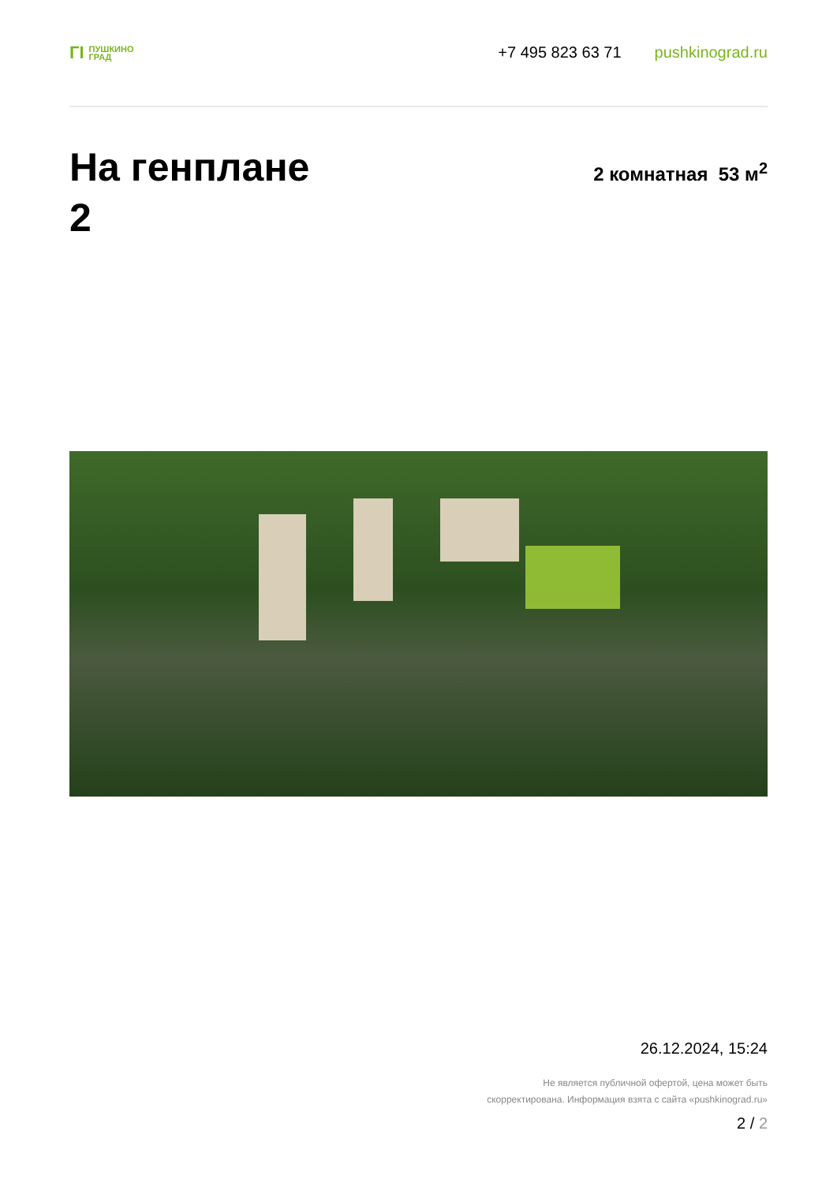ГI ПУШКИНО
ГРАД
+7 495 823 63 71 pushkinograd.ru
На генплане
2
2 комнатная 53 м<sup>2</sup>
26.12.2024, 15:24
Не является публичной офертой, цена может быть
скорректирована. Информация взята с сайта «pushkinograd.ru»
2 / 2